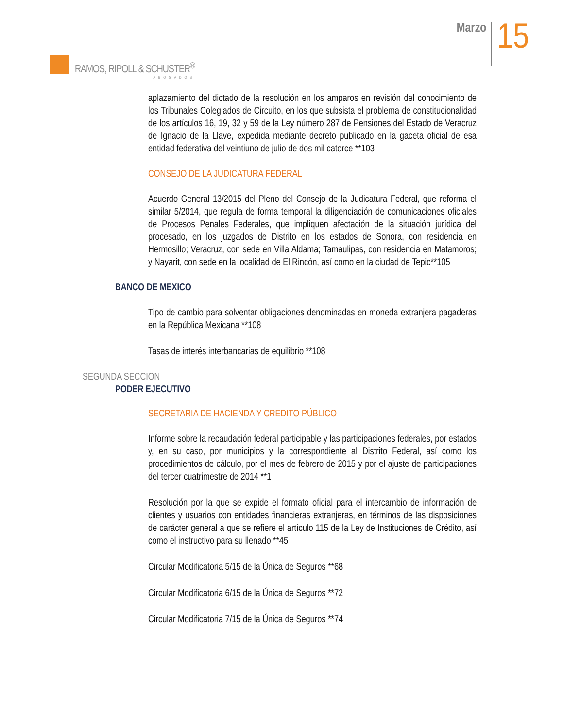RAMOS, RIPOLL & SCHUSTER<sup>®</sup>
ABOGADOS
Marzo
15
aplazamiento del dictado de la resolución en los amparos en revisión del conocimiento de los Tribunales Colegiados de Circuito, en los que subsista el problema de constitucionalidad de los artículos 16, 19, 32 y 59 de la Ley número 287 de Pensiones del Estado de Veracruz de Ignacio de la Llave, expedida mediante decreto publicado en la gaceta oficial de esa entidad federativa del veintiuno de julio de dos mil catorce **103
CONSEJO DE LA JUDICATURA FEDERAL
Acuerdo General 13/2015 del Pleno del Consejo de la Judicatura Federal, que reforma el similar 5/2014, que regula de forma temporal la diligenciación de comunicaciones oficiales de Procesos Penales Federales, que impliquen afectación de la situación jurídica del procesado, en los juzgados de Distrito en los estados de Sonora, con residencia en Hermosillo; Veracruz, con sede en Villa Aldama; Tamaulipas, con residencia en Matamoros; y Nayarit, con sede en la localidad de El Rincón, así como en la ciudad de Tepic**105
BANCO DE MEXICO
Tipo de cambio para solventar obligaciones denominadas en moneda extranjera pagaderas en la República Mexicana **108
Tasas de interés interbancarias de equilibrio **108
SEGUNDA SECCION
PODER EJECUTIVO
SECRETARIA DE HACIENDA Y CREDITO PÚBLICO
Informe sobre la recaudación federal participable y las participaciones federales, por estados y, en su caso, por municipios y la correspondiente al Distrito Federal, así como los procedimientos de cálculo, por el mes de febrero de 2015 y por el ajuste de participaciones del tercer cuatrimestre de 2014 **1
Resolución por la que se expide el formato oficial para el intercambio de información de clientes y usuarios con entidades financieras extranjeras, en términos de las disposiciones de carácter general a que se refiere el artículo 115 de la Ley de Instituciones de Crédito, así como el instructivo para su llenado **45
Circular Modificatoria 5/15 de la Única de Seguros **68
Circular Modificatoria 6/15 de la Única de Seguros **72
Circular Modificatoria 7/15 de la Única de Seguros **74